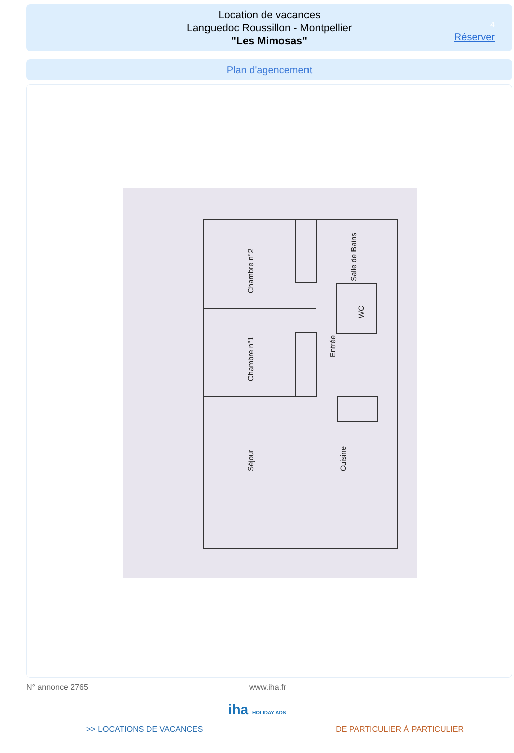Location de vacances
Languedoc Roussillon - Montpellier
"Les Mimosas"
4
Réserver
Plan d'agencement
Chambre n°2
Chambre n°1
Séjour
Entrée
Cuisine
Salle de Bains
WC
N° annonce 2765 www.iha.fr
iha HOLIDAY ADS
>> LOCATIONS DE VACANCES DE PARTICULIER À PARTICULIER